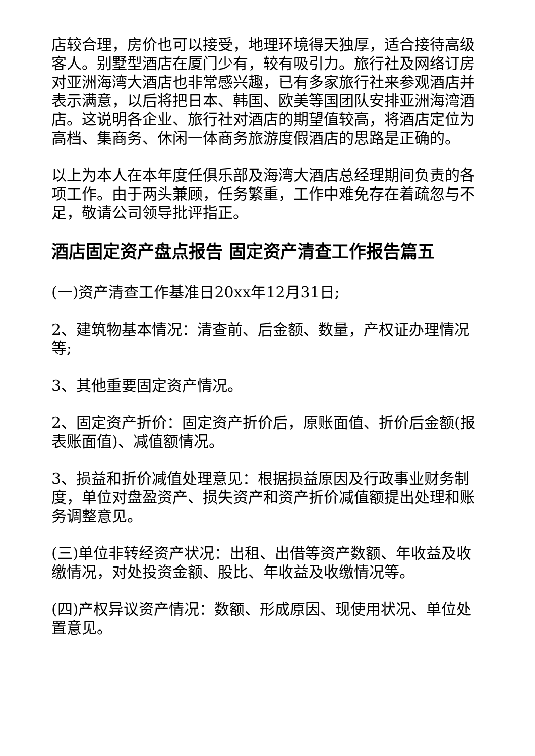店较合理，房价也可以接受，地理环境得天独厚，适合接待高级客人。别墅型酒店在厦门少有，较有吸引力。旅行社及网络订房对亚洲海湾大酒店也非常感兴趣，已有多家旅行社来参观酒店并表示满意，以后将把日本、韩国、欧美等国团队安排亚洲海湾酒店。这说明各企业、旅行社对酒店的期望值较高，将酒店定位为高档、集商务、休闲一体商务旅游度假酒店的思路是正确的。
以上为本人在本年度任俱乐部及海湾大酒店总经理期间负责的各项工作。由于两头兼顾，任务繁重，工作中难免存在着疏忽与不足，敬请公司领导批评指正。
酒店固定资产盘点报告 固定资产清查工作报告篇五
(一)资产清查工作基准日20xx年12月31日;
2、建筑物基本情况：清查前、后金额、数量，产权证办理情况等;
3、其他重要固定资产情况。
2、固定资产折价：固定资产折价后，原账面值、折价后金额(报表账面值)、减值额情况。
3、损益和折价减值处理意见：根据损益原因及行政事业财务制度，单位对盘盈资产、损失资产和资产折价减值额提出处理和账务调整意见。
(三)单位非转经资产状况：出租、出借等资产数额、年收益及收缴情况，对处投资金额、股比、年收益及收缴情况等。
(四)产权异议资产情况：数额、形成原因、现使用状况、单位处置意见。